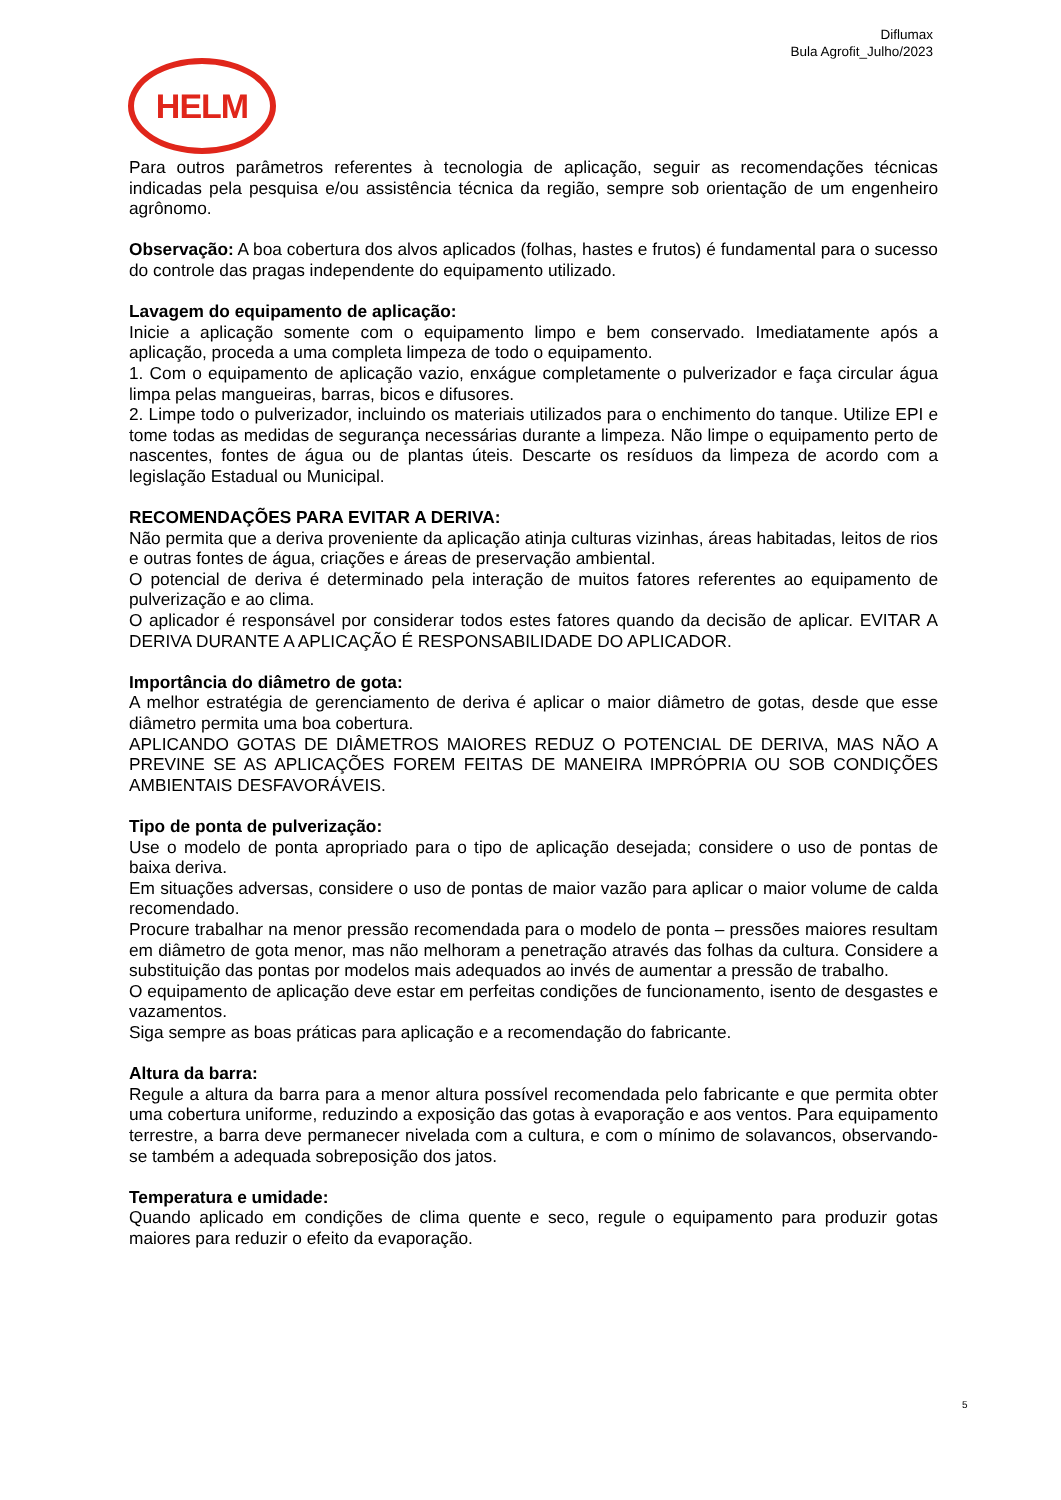Diflumax
Bula Agrofit_Julho/2023
HELM
Para outros parâmetros referentes à tecnologia de aplicação, seguir as recomendações técnicas indicadas pela pesquisa e/ou assistência técnica da região, sempre sob orientação de um engenheiro agrônomo.
Observação: A boa cobertura dos alvos aplicados (folhas, hastes e frutos) é fundamental para o sucesso do controle das pragas independente do equipamento utilizado.
Lavagem do equipamento de aplicação:
Inicie a aplicação somente com o equipamento limpo e bem conservado. Imediatamente após a aplicação, proceda a uma completa limpeza de todo o equipamento.
1. Com o equipamento de aplicação vazio, enxágue completamente o pulverizador e faça circular água limpa pelas mangueiras, barras, bicos e difusores.
2. Limpe todo o pulverizador, incluindo os materiais utilizados para o enchimento do tanque. Utilize EPI e tome todas as medidas de segurança necessárias durante a limpeza. Não limpe o equipamento perto de nascentes, fontes de água ou de plantas úteis. Descarte os resíduos da limpeza de acordo com a legislação Estadual ou Municipal.
RECOMENDAÇÕES PARA EVITAR A DERIVA:
Não permita que a deriva proveniente da aplicação atinja culturas vizinhas, áreas habitadas, leitos de rios e outras fontes de água, criações e áreas de preservação ambiental.
O potencial de deriva é determinado pela interação de muitos fatores referentes ao equipamento de pulverização e ao clima.
O aplicador é responsável por considerar todos estes fatores quando da decisão de aplicar. EVITAR A DERIVA DURANTE A APLICAÇÃO É RESPONSABILIDADE DO APLICADOR.
Importância do diâmetro de gota:
A melhor estratégia de gerenciamento de deriva é aplicar o maior diâmetro de gotas, desde que esse diâmetro permita uma boa cobertura.
APLICANDO GOTAS DE DIÂMETROS MAIORES REDUZ O POTENCIAL DE DERIVA, MAS NÃO A PREVINE SE AS APLICAÇÕES FOREM FEITAS DE MANEIRA IMPRÓPRIA OU SOB CONDIÇÕES AMBIENTAIS DESFAVORÁVEIS.
Tipo de ponta de pulverização:
Use o modelo de ponta apropriado para o tipo de aplicação desejada; considere o uso de pontas de baixa deriva.
Em situações adversas, considere o uso de pontas de maior vazão para aplicar o maior volume de calda recomendado.
Procure trabalhar na menor pressão recomendada para o modelo de ponta – pressões maiores resultam em diâmetro de gota menor, mas não melhoram a penetração através das folhas da cultura. Considere a substituição das pontas por modelos mais adequados ao invés de aumentar a pressão de trabalho.
O equipamento de aplicação deve estar em perfeitas condições de funcionamento, isento de desgastes e vazamentos.
Siga sempre as boas práticas para aplicação e a recomendação do fabricante.
Altura da barra:
Regule a altura da barra para a menor altura possível recomendada pelo fabricante e que permita obter uma cobertura uniforme, reduzindo a exposição das gotas à evaporação e aos ventos. Para equipamento terrestre, a barra deve permanecer nivelada com a cultura, e com o mínimo de solavancos, observando-se também a adequada sobreposição dos jatos.
Temperatura e umidade:
Quando aplicado em condições de clima quente e seco, regule o equipamento para produzir gotas maiores para reduzir o efeito da evaporação.
5